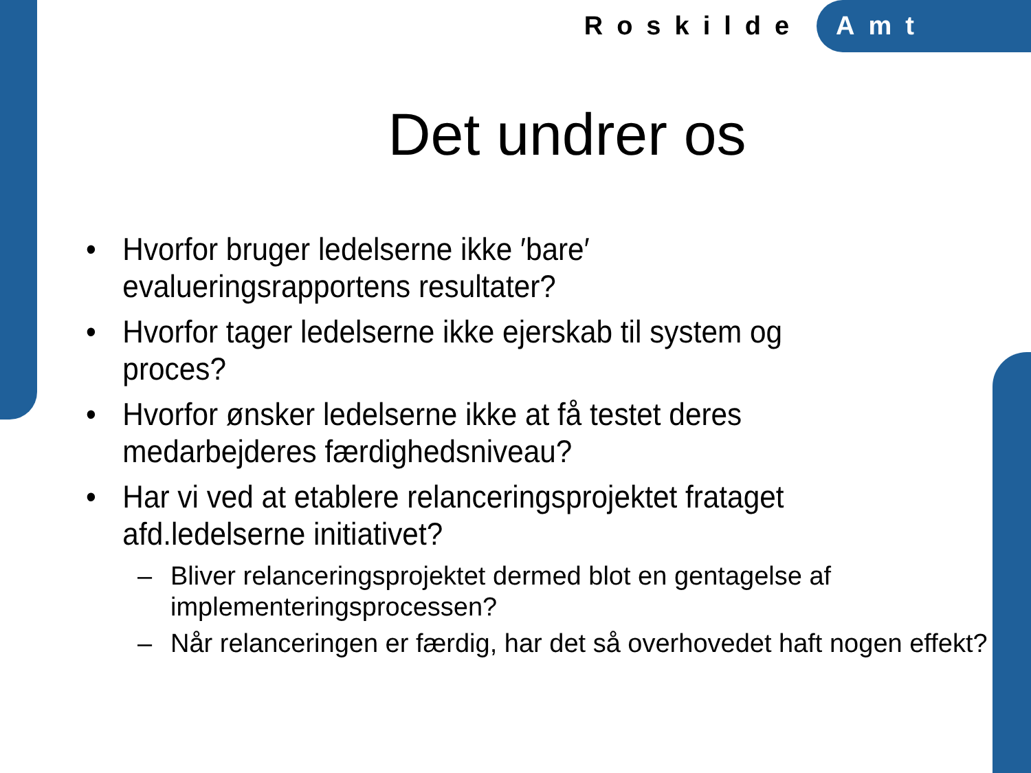Roskilde Amt
Det undrer os
• Hvorfor bruger ledelserne ikke ′bare′ evalueringsrapportens resultater?
• Hvorfor tager ledelserne ikke ejerskab til system og proces?
• Hvorfor ønsker ledelserne ikke at få testet deres medarbejderes færdighedsniveau?
• Har vi ved at etablere relanceringsprojektet frataget afd.ledelserne initiativet?
– Bliver relanceringsprojektet dermed blot en gentagelse af implementeringsprocessen?
– Når relanceringen er færdig, har det så overhovedet haft nogen effekt?